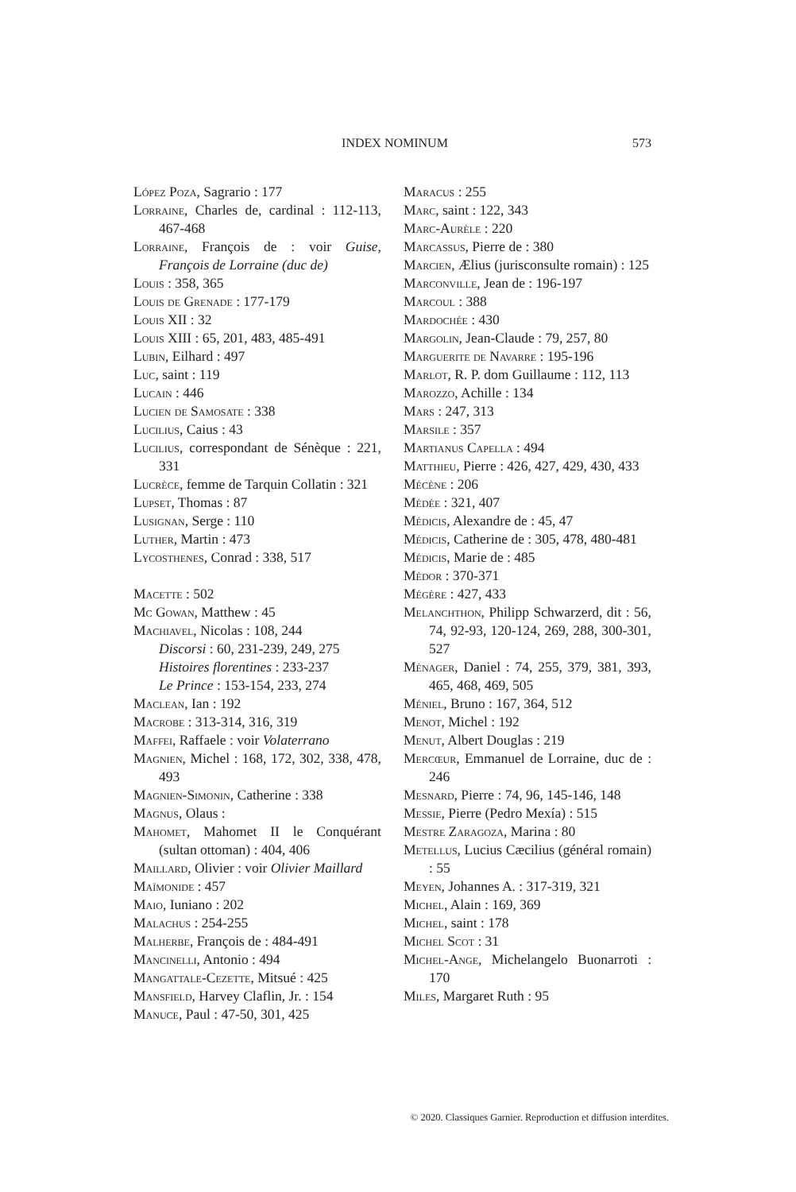INDEX NOMINUM 573
López Poza, Sagrario : 177
Lorraine, Charles de, cardinal : 112-113, 467-468
Lorraine, François de : voir Guise, François de Lorraine (duc de)
Louis : 358, 365
Louis de Grenade : 177-179
Louis XII : 32
Louis XIII : 65, 201, 483, 485-491
Lubin, Eilhard : 497
Luc, saint : 119
Lucain : 446
Lucien de Samosate : 338
Lucilius, Caius : 43
Lucilius, correspondant de Sénèque : 221, 331
Lucrèce, femme de Tarquin Collatin : 321
Lupset, Thomas : 87
Lusignan, Serge : 110
Luther, Martin : 473
Lycosthenes, Conrad : 338, 517
Macette : 502
Mc Gowan, Matthew : 45
Machiavel, Nicolas : 108, 244
Discorsi : 60, 231-239, 249, 275
Histoires florentines : 233-237
Le Prince : 153-154, 233, 274
Maclean, Ian : 192
Macrobe : 313-314, 316, 319
Maffei, Raffaele : voir Volaterrano
Magnien, Michel : 168, 172, 302, 338, 478, 493
Magnien-Simonin, Catherine : 338
Magnus, Olaus :
Mahomet, Mahomet II le Conquérant (sultan ottoman) : 404, 406
Maillard, Olivier : voir Olivier Maillard
Maïmonide : 457
Maio, Iuniano : 202
Malachus : 254-255
Malherbe, François de : 484-491
Mancinelli, Antonio : 494
Mangattale-Cezette, Mitsué : 425
Mansfield, Harvey Claflin, Jr. : 154
Manuce, Paul : 47-50, 301, 425
Maracus : 255
Marc, saint : 122, 343
Marc-Aurèle : 220
Marcassus, Pierre de : 380
Marcien, Ælius (jurisconsulte romain) : 125
Marconville, Jean de : 196-197
Marcoul : 388
Mardochée : 430
Margolin, Jean-Claude : 79, 257, 80
Marguerite de Navarre : 195-196
Marlot, R. P. dom Guillaume : 112, 113
Marozzo, Achille : 134
Mars : 247, 313
Marsile : 357
Martianus Capella : 494
Matthieu, Pierre : 426, 427, 429, 430, 433
Mécène : 206
Médée : 321, 407
Médicis, Alexandre de : 45, 47
Médicis, Catherine de : 305, 478, 480-481
Médicis, Marie de : 485
Médor : 370-371
Mégère : 427, 433
Melanchthon, Philipp Schwarzerd, dit : 56, 74, 92-93, 120-124, 269, 288, 300-301, 527
Ménager, Daniel : 74, 255, 379, 381, 393, 465, 468, 469, 505
Méniel, Bruno : 167, 364, 512
Menot, Michel : 192
Menut, Albert Douglas : 219
Mercœur, Emmanuel de Lorraine, duc de : 246
Mesnard, Pierre : 74, 96, 145-146, 148
Messie, Pierre (Pedro Mexía) : 515
Mestre Zaragoza, Marina : 80
Metellus, Lucius Cæcilius (général romain) : 55
Meyen, Johannes A. : 317-319, 321
Michel, Alain : 169, 369
Michel, saint : 178
Michel Scot : 31
Michel-Ange, Michelangelo Buonarroti : 170
Miles, Margaret Ruth : 95
© 2020. Classiques Garnier. Reproduction et diffusion interdites.